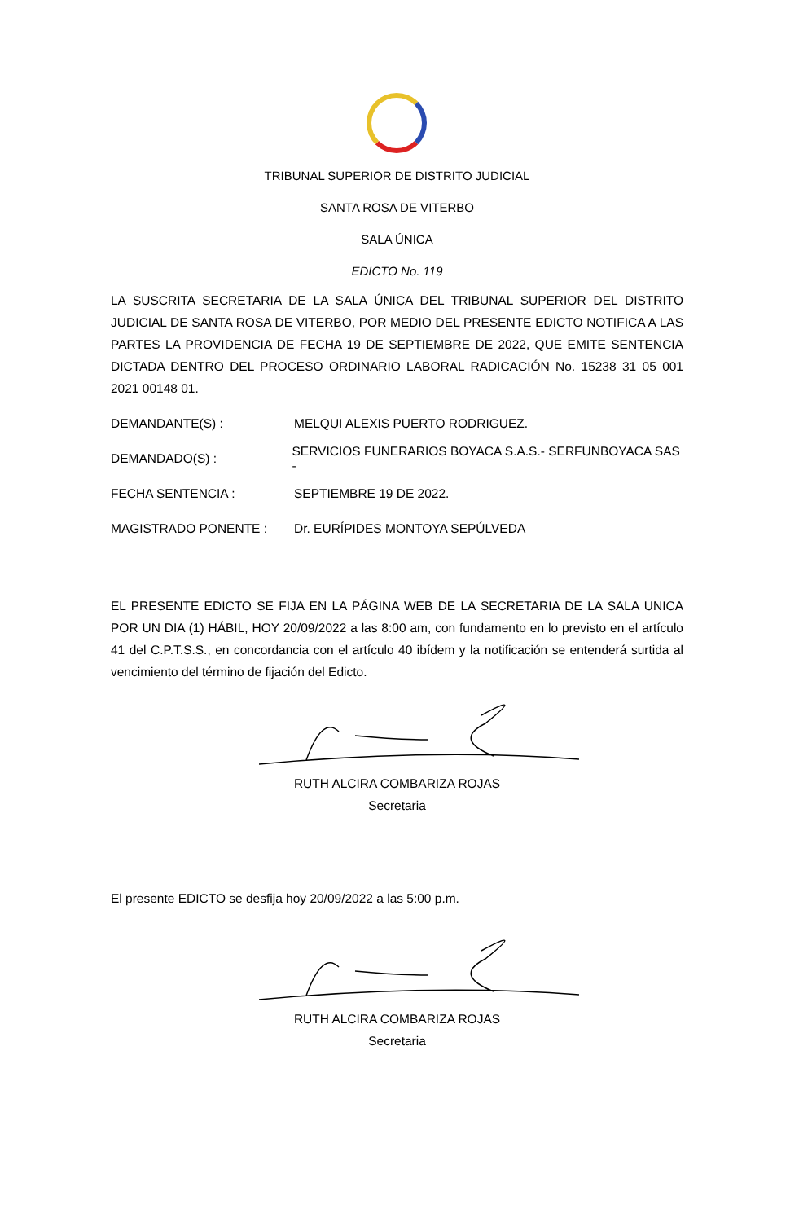TRIBUNAL SUPERIOR DE DISTRITO JUDICIAL
SANTA ROSA DE VITERBO
SALA ÚNICA
EDICTO No. 119
LA SUSCRITA SECRETARIA DE LA SALA ÚNICA DEL TRIBUNAL SUPERIOR DEL DISTRITO JUDICIAL DE SANTA ROSA DE VITERBO, POR MEDIO DEL PRESENTE EDICTO NOTIFICA A LAS PARTES LA PROVIDENCIA DE FECHA 19 DE SEPTIEMBRE DE 2022, QUE EMITE SENTENCIA DICTADA DENTRO DEL PROCESO ORDINARIO LABORAL RADICACIÓN No. 15238 31 05 001 2021 00148 01.
DEMANDANTE(S) : MELQUI ALEXIS PUERTO RODRIGUEZ.
DEMANDADO(S) : SERVICIOS FUNERARIOS BOYACA S.A.S.- SERFUNBOYACA SAS -
FECHA SENTENCIA : SEPTIEMBRE 19 DE 2022.
MAGISTRADO PONENTE : Dr. EURÍPIDES MONTOYA SEPÚLVEDA
EL PRESENTE EDICTO SE FIJA EN LA PÁGINA WEB DE LA SECRETARIA DE LA SALA UNICA POR UN DIA (1) HÁBIL, HOY 20/09/2022 a las 8:00 am, con fundamento en lo previsto en el artículo 41 del C.P.T.S.S., en concordancia con el artículo 40 ibídem y la notificación se entenderá surtida al vencimiento del término de fijación del Edicto.
RUTH ALCIRA COMBARIZA ROJAS
Secretaria
El presente EDICTO se desfija hoy 20/09/2022 a las 5:00 p.m.
RUTH ALCIRA COMBARIZA ROJAS
Secretaria